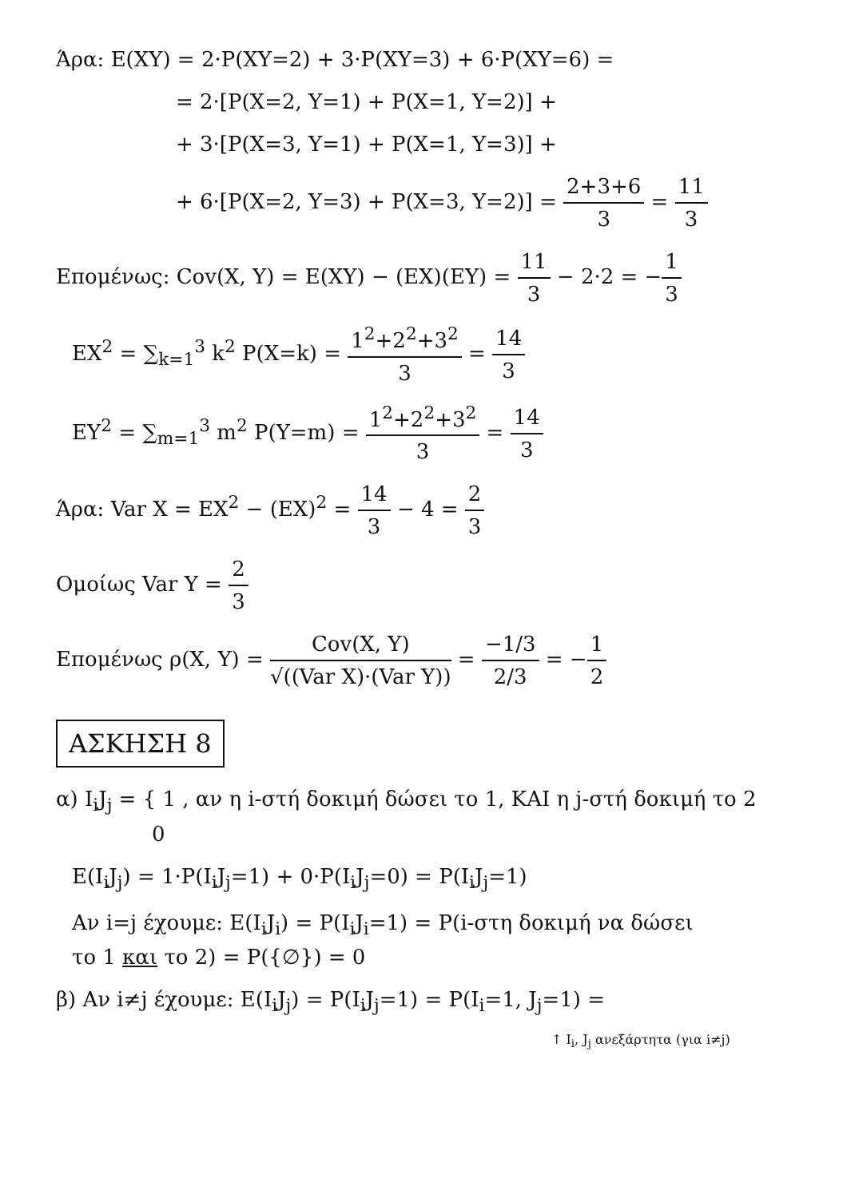Άρα: E(XY) = 2·P(XY=2) + 3·P(XY=3) + 6·P(XY=6) =
= 2·[P(X=2, Y=1) + P(X=1, Y=2)] +
+ 3·[P(X=3, Y=1) + P(X=1, Y=3)] +
+ 6·[P(X=2, Y=3) + P(X=3, Y=2)] = 2+3+6 3 = 11 3
Επομένως: Cov(X, Y) = E(XY) − (EX)(EY) = 11 3 − 2·2 = −1 3
EX<sup>2</sup> = ∑<sub>k=1</sub><sup>3</sup> k<sup>2</sup> P(X=k) = 1<sup>2</sup>+2<sup>2</sup>+3<sup>2</sup> 3 = 14 3
EY<sup>2</sup> = ∑<sub>m=1</sub><sup>3</sup> m<sup>2</sup> P(Y=m) = 1<sup>2</sup>+2<sup>2</sup>+3<sup>2</sup> 3 = 14 3
Άρα: Var X = EX<sup>2</sup> − (EX)<sup>2</sup> = 14 3 − 4 = 2 3
Ομοίως Var Y = 2 3
Επομένως ρ(X, Y) = Cov(X, Y) √((Var X)·(Var Y)) = −1/3 2/3 = −1 2
ΑΣΚΗΣΗ 8
α) I<sub>i</sub>J<sub>j</sub> = { 1 , αν η i-στή δοκιμή δώσει το 1, ΚΑΙ η j-στή δοκιμή το 2
0
E(I<sub>i</sub>J<sub>j</sub>) = 1·P(I<sub>i</sub>J<sub>j</sub>=1) + 0·P(I<sub>i</sub>J<sub>j</sub>=0) = P(I<sub>i</sub>J<sub>j</sub>=1)
Αν i=j έχουμε: E(I<sub>i</sub>J<sub>i</sub>) = P(I<sub>i</sub>J<sub>i</sub>=1) = P(i-στη δοκιμή να δώσει
το 1 και το 2) = P({∅}) = 0
β) Αν i≠j έχουμε: E(I<sub>i</sub>J<sub>j</sub>) = P(I<sub>i</sub>J<sub>j</sub>=1) = P(I<sub>i</sub>=1, J<sub>j</sub>=1) =
↑ I<sub>i</sub>, J<sub>j</sub> ανεξάρτητα (για i≠j)